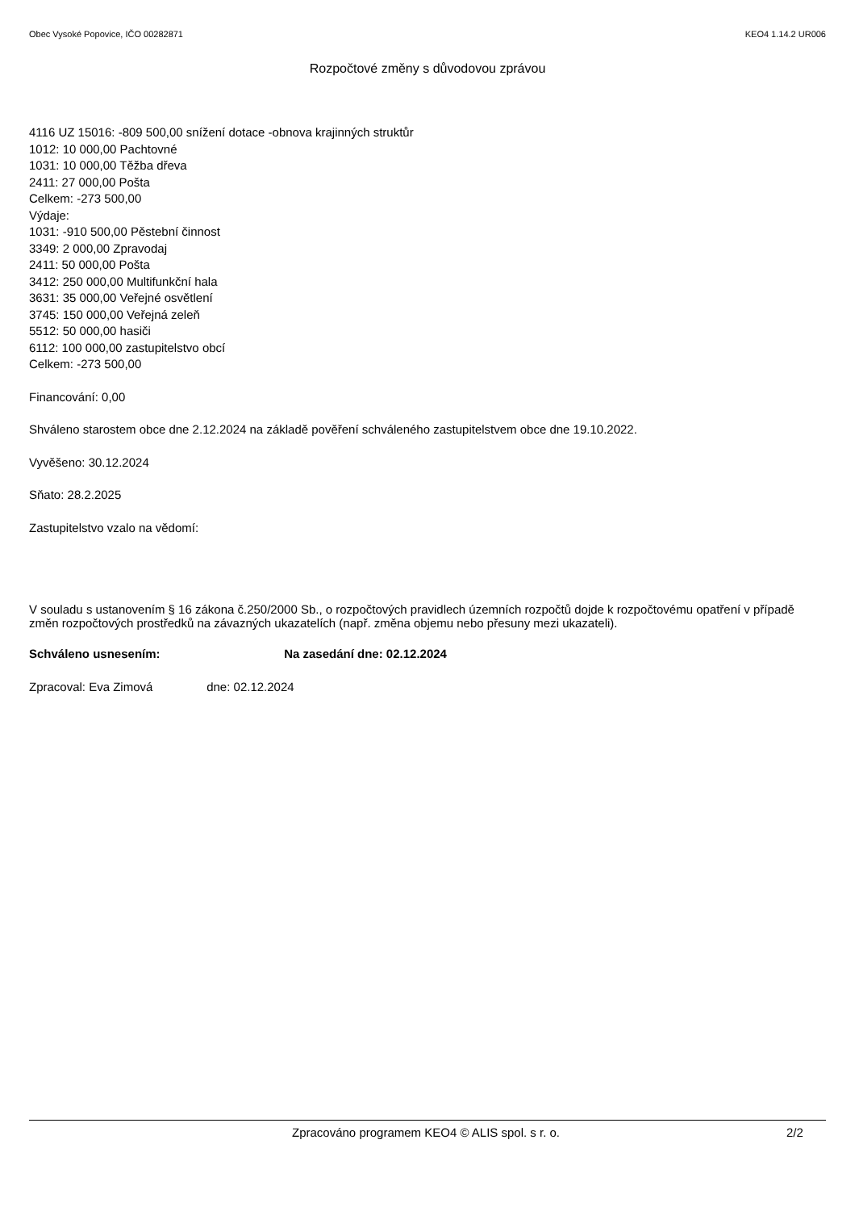Obec Vysoké Popovice, IČO 00282871 KEO4 1.14.2 UR006
Rozpočtové změny s důvodovou zprávou
4116 UZ 15016: -809 500,00 snížení dotace -obnova krajinných struktůr
1012: 10 000,00 Pachtovné
1031: 10 000,00 Těžba dřeva
2411: 27 000,00 Pošta
Celkem: -273 500,00
Výdaje:
1031: -910 500,00 Pěstební činnost
3349: 2 000,00 Zpravodaj
2411: 50 000,00 Pošta
3412: 250 000,00 Multifunkční hala
3631: 35 000,00 Veřejné osvětlení
3745: 150 000,00 Veřejná zeleň
5512: 50 000,00 hasiči
6112: 100 000,00 zastupitelstvo obcí
Celkem: -273 500,00
Financování: 0,00
Shváleno starostem obce dne 2.12.2024 na základě pověření schváleného zastupitelstvem obce dne 19.10.2022.
Vyvěšeno: 30.12.2024
Sňato: 28.2.2025
Zastupitelstvo vzalo na vědomí:
V souladu s ustanovením § 16 zákona č.250/2000 Sb., o rozpočtových pravidlech územních rozpočtů dojde k rozpočtovému opatření v případě změn rozpočtových prostředků na závazných ukazatelích (např. změna objemu nebo přesuny mezi ukazateli).
Schváleno usnesením: Na zasedání dne: 02.12.2024
Zpracoval: Eva Zimová dne: 02.12.2024
Zpracováno programem KEO4 © ALIS spol. s r. o. 2/2